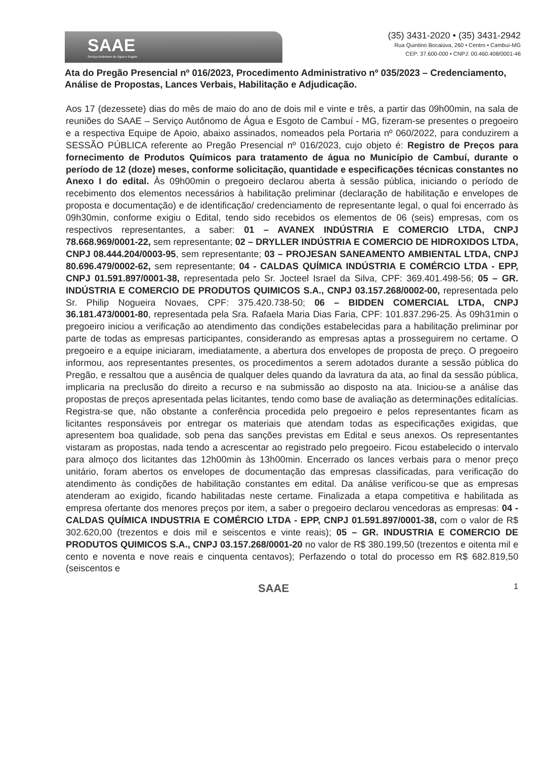SAAE
Serviço Autônomo de Água e Esgoto
(35) 3431-2020 • (35) 3431-2942
Rua Quintino Bocaiúva, 260 • Centro • Cambuí-MG
CEP: 37.600-000 • CNPJ: 00.460.408/0001-46
Ata do Pregão Presencial nº 016/2023, Procedimento Administrativo nº 035/2023 – Credenciamento, Análise de Propostas, Lances Verbais, Habilitação e Adjudicação.
Aos 17 (dezessete) dias do mês de maio do ano de dois mil e vinte e três, a partir das 09h00min, na sala de reuniões do SAAE – Serviço Autônomo de Água e Esgoto de Cambuí - MG, fizeram-se presentes o pregoeiro e a respectiva Equipe de Apoio, abaixo assinados, nomeados pela Portaria nº 060/2022, para conduzirem a SESSÃO PÚBLICA referente ao Pregão Presencial nº 016/2023, cujo objeto é: Registro de Preços para fornecimento de Produtos Químicos para tratamento de água no Município de Cambuí, durante o período de 12 (doze) meses, conforme solicitação, quantidade e especificações técnicas constantes no Anexo I do edital. Às 09h00min o pregoeiro declarou aberta à sessão pública, iniciando o período de recebimento dos elementos necessários à habilitação preliminar (declaração de habilitação e envelopes de proposta e documentação) e de identificação/ credenciamento de representante legal, o qual foi encerrado às 09h30min, conforme exigiu o Edital, tendo sido recebidos os elementos de 06 (seis) empresas, com os respectivos representantes, a saber: 01 – AVANEX INDÚSTRIA E COMERCIO LTDA, CNPJ 78.668.969/0001-22, sem representante; 02 – DRYLLER INDÚSTRIA E COMERCIO DE HIDROXIDOS LTDA, CNPJ 08.444.204/0003-95, sem representante; 03 – PROJESAN SANEAMENTO AMBIENTAL LTDA, CNPJ 80.696.479/0002-62, sem representante; 04 - CALDAS QUÍMICA INDÚSTRIA E COMÉRCIO LTDA - EPP, CNPJ 01.591.897/0001-38, representada pelo Sr. Jocteel Israel da Silva, CPF: 369.401.498-56; 05 – GR. INDÚSTRIA E COMERCIO DE PRODUTOS QUIMICOS S.A., CNPJ 03.157.268/0002-00, representada pelo Sr. Philip Nogueira Novaes, CPF: 375.420.738-50; 06 – BIDDEN COMERCIAL LTDA, CNPJ 36.181.473/0001-80, representada pela Sra. Rafaela Maria Dias Faria, CPF: 101.837.296-25. Às 09h31min o pregoeiro iniciou a verificação ao atendimento das condições estabelecidas para a habilitação preliminar por parte de todas as empresas participantes, considerando as empresas aptas a prosseguirem no certame. O pregoeiro e a equipe iniciaram, imediatamente, a abertura dos envelopes de proposta de preço. O pregoeiro informou, aos representantes presentes, os procedimentos a serem adotados durante a sessão pública do Pregão, e ressaltou que a ausência de qualquer deles quando da lavratura da ata, ao final da sessão pública, implicaria na preclusão do direito a recurso e na submissão ao disposto na ata. Iniciou-se a análise das propostas de preços apresentada pelas licitantes, tendo como base de avaliação as determinações editalícias. Registra-se que, não obstante a conferência procedida pelo pregoeiro e pelos representantes ficam as licitantes responsáveis por entregar os materiais que atendam todas as especificações exigidas, que apresentem boa qualidade, sob pena das sanções previstas em Edital e seus anexos. Os representantes vistaram as propostas, nada tendo a acrescentar ao registrado pelo pregoeiro. Ficou estabelecido o intervalo para almoço dos licitantes das 12h00min às 13h00min. Encerrado os lances verbais para o menor preço unitário, foram abertos os envelopes de documentação das empresas classificadas, para verificação do atendimento às condições de habilitação constantes em edital. Da análise verificou-se que as empresas atenderam ao exigido, ficando habilitadas neste certame. Finalizada a etapa competitiva e habilitada as empresa ofertante dos menores preços por item, a saber o pregoeiro declarou vencedoras as empresas: 04 - CALDAS QUÍMICA INDUSTRIA E COMÉRCIO LTDA - EPP, CNPJ 01.591.897/0001-38, com o valor de R$ 302.620,00 (trezentos e dois mil e seiscentos e vinte reais); 05 – GR. INDUSTRIA E COMERCIO DE PRODUTOS QUIMICOS S.A., CNPJ 03.157.268/0001-20 no valor de R$ 380.199,50 (trezentos e oitenta mil e cento e noventa e nove reais e cinquenta centavos); Perfazendo o total do processo em R$ 682.819,50 (seiscentos e
SAAE 1